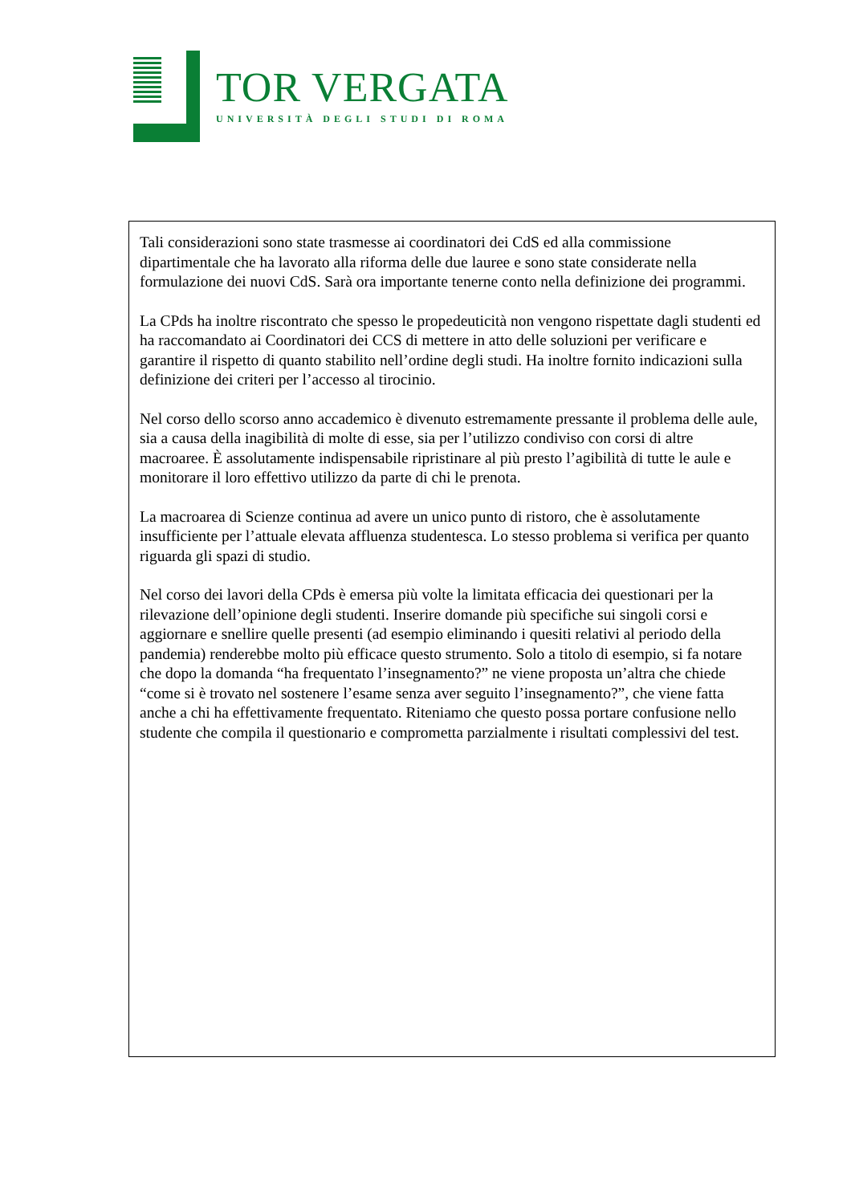TOR VERGATA
UNIVERSITÀ DEGLI STUDI DI ROMA
Tali considerazioni sono state trasmesse ai coordinatori dei CdS ed alla commissione dipartimentale che ha lavorato alla riforma delle due lauree e sono state considerate nella formulazione dei nuovi CdS. Sarà ora importante tenerne conto nella definizione dei programmi.
La CPds ha inoltre riscontrato che spesso le propedeuticità non vengono rispettate dagli studenti ed ha raccomandato ai Coordinatori dei CCS di mettere in atto delle soluzioni per verificare e garantire il rispetto di quanto stabilito nell’ordine degli studi. Ha inoltre fornito indicazioni sulla definizione dei criteri per l’accesso al tirocinio.
Nel corso dello scorso anno accademico è divenuto estremamente pressante il problema delle aule, sia a causa della inagibilità di molte di esse, sia per l’utilizzo condiviso con corsi di altre macroaree. È assolutamente indispensabile ripristinare al più presto l’agibilità di tutte le aule e monitorare il loro effettivo utilizzo da parte di chi le prenota.
La macroarea di Scienze continua ad avere un unico punto di ristoro, che è assolutamente insufficiente per l’attuale elevata affluenza studentesca. Lo stesso problema si verifica per quanto riguarda gli spazi di studio.
Nel corso dei lavori della CPds è emersa più volte la limitata efficacia dei questionari per la rilevazione dell’opinione degli studenti. Inserire domande più specifiche sui singoli corsi e aggiornare e snellire quelle presenti (ad esempio eliminando i quesiti relativi al periodo della pandemia) renderebbe molto più efficace questo strumento. Solo a titolo di esempio, si fa notare che dopo la domanda “ha frequentato l’insegnamento?” ne viene proposta un’altra che chiede “come si è trovato nel sostenere l’esame senza aver seguito l’insegnamento?”, che viene fatta anche a chi ha effettivamente frequentato. Riteniamo che questo possa portare confusione nello studente che compila il questionario e comprometta parzialmente i risultati complessivi del test.